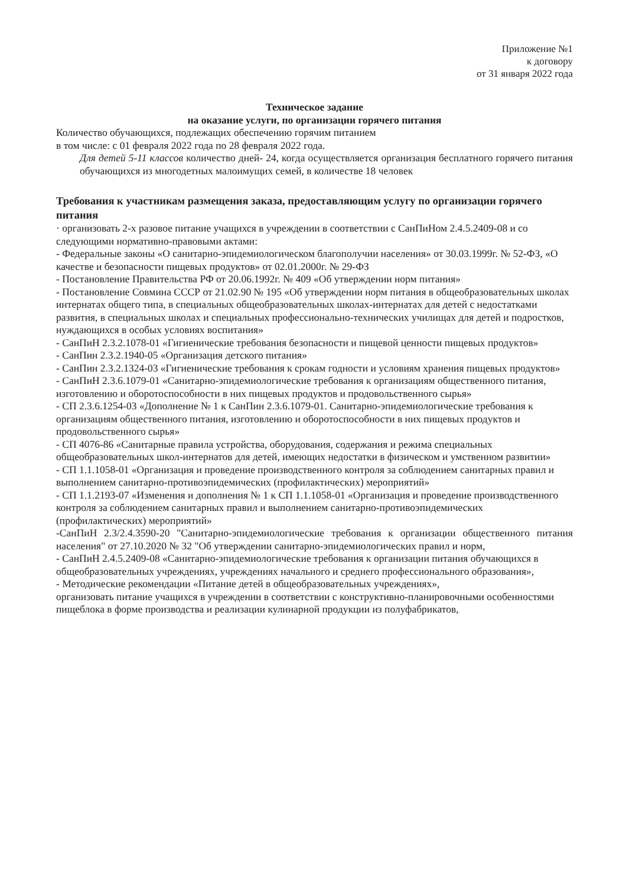Приложение №1
к договору
от 31 января 2022 года
Техническое задание
на оказание услуги, по организации горячего питания
Количество обучающихся, подлежащих обеспечению горячим питанием
в том числе: с 01 февраля 2022 года по 28 февраля 2022 года.
Для детей 5-11 классов количество дней- 24, когда осуществляется организация бесплатного горячего питания обучающихся из многодетных малоимущих семей, в количестве 18 человек
Требования к участникам размещения заказа, предоставляющим услугу по организации горячего питания
· организовать 2-х разовое питание учащихся в учреждении в соответствии с СанПиНом 2.4.5.2409-08 и со следующими нормативно-правовыми актами:
- Федеральные законы «О санитарно-эпидемиологическом благополучии населения» от 30.03.1999г. № 52-ФЗ, «О качестве и безопасности пищевых продуктов» от 02.01.2000г. № 29-ФЗ
- Постановление Правительства РФ от 20.06.1992г. № 409 «Об утверждении норм питания»
- Постановление Совмина СССР от 21.02.90 № 195 «Об утверждении норм питания в общеобразовательных школах интернатах общего типа, в специальных общеобразовательных школах-интернатах для детей с недостатками развития, в специальных школах и специальных профессионально-технических училищах для детей и подростков, нуждающихся в особых условиях воспитания»
- СанПиН 2.3.2.1078-01 «Гигиенические требования безопасности и пищевой ценности пищевых продуктов»
- СанПин 2.3.2.1940-05 «Организация детского питания»
- СанПин 2.3.2.1324-03 «Гигиенические требования к срокам годности и условиям хранения пищевых продуктов»
- СанПиН 2.3.6.1079-01 «Санитарно-эпидемиологические требования к организациям общественного питания, изготовлению и оборотоспособности в них пищевых продуктов и продовольственного сырья»
- СП 2.3.6.1254-03 «Дополнение № 1 к СанПин 2.3.6.1079-01. Санитарно-эпидемиологические требования к организациям общественного питания, изготовлению и оборотоспособности в них пищевых продуктов и продовольственного сырья»
- СП 4076-86 «Санитарные правила устройства, оборудования, содержания и режима специальных общеобразовательных школ-интернатов для детей, имеющих недостатки в физическом и умственном развитии»
- СП 1.1.1058-01 «Организация и проведение производственного контроля за соблюдением санитарных правил и выполнением санитарно-противоэпидемических (профилактических) мероприятий»
- СП 1.1.2193-07 «Изменения и дополнения № 1 к СП 1.1.1058-01 «Организация и проведение производственного контроля за соблюдением санитарных правил и выполнением санитарно-противоэпидемических (профилактических) мероприятий»
-СанПиН 2.3/2.4.3590-20 "Санитарно-эпидемиологические требования к организации общественного питания населения" от 27.10.2020 № 32 "Об утверждении санитарно-эпидемиологических правил и норм,
- СанПиН 2.4.5.2409-08 «Санитарно-эпидемиологические требования к организации питания обучающихся в общеобразовательных учреждениях, учреждениях начального и среднего профессионального образования»,
- Методические рекомендации «Питание детей в общеобразовательных учреждениях»,
организовать питание учащихся в учреждении в соответствии с конструктивно-планировочными особенностями пищеблока в форме производства и реализации кулинарной продукции из полуфабрикатов,